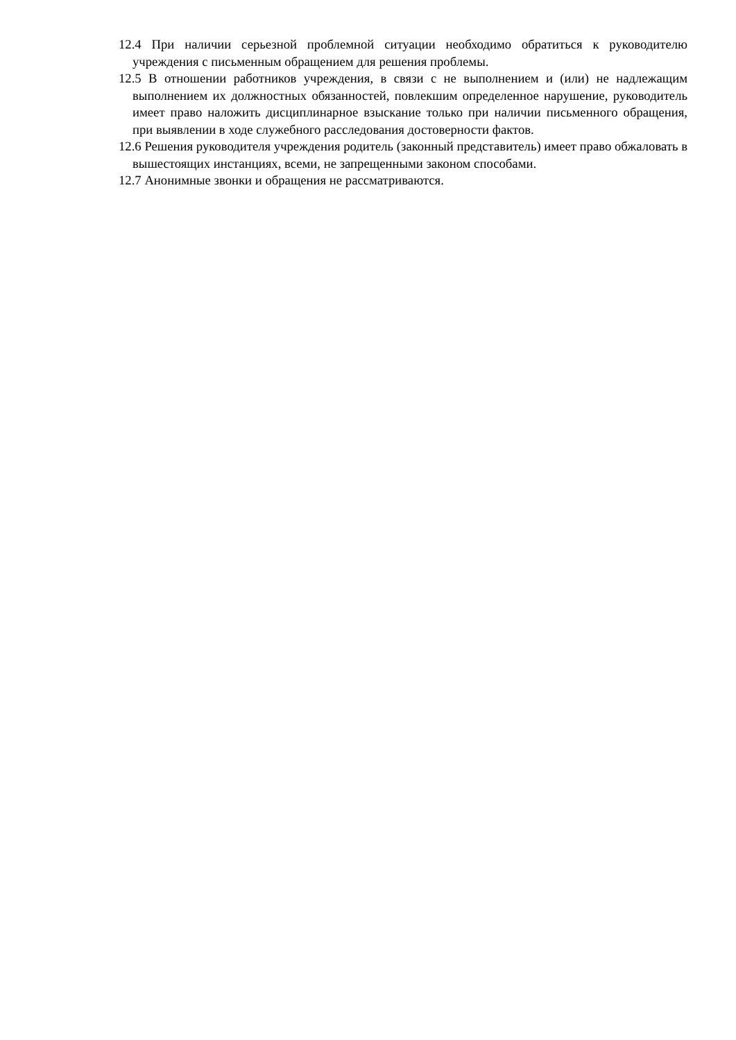12.4 При наличии серьезной проблемной ситуации необходимо обратиться к руководителю учреждения с письменным обращением для решения проблемы.
12.5 В отношении работников учреждения, в связи с не выполнением и (или) не надлежащим выполнением их должностных обязанностей, повлекшим определенное нарушение, руководитель имеет право наложить дисциплинарное взыскание только при наличии письменного обращения, при выявлении в ходе служебного расследования достоверности фактов.
12.6 Решения руководителя учреждения родитель (законный представитель) имеет право обжаловать в вышестоящих инстанциях, всеми, не запрещенными законом способами.
12.7 Анонимные звонки и обращения не рассматриваются.